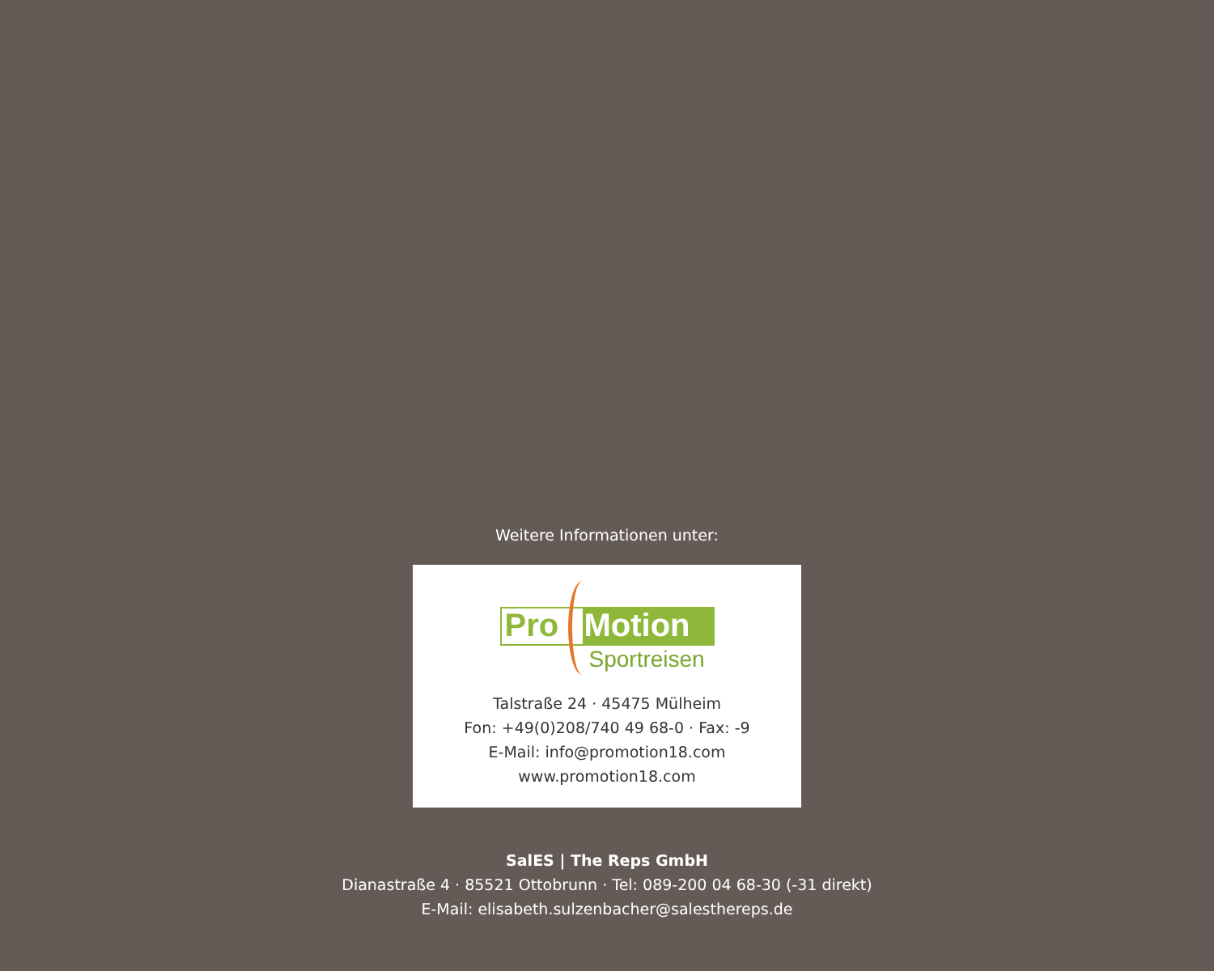Weitere Informationen unter:
Pro Motion
Sportreisen
Talstraße 24 · 45475 Mülheim
Fon: +49(0)208/740 49 68-0 · Fax: -9
E-Mail: info@promotion18.com
www.promotion18.com
SalES | The Reps GmbH
Dianastraße 4 · 85521 Ottobrunn · Tel: 089-200 04 68-30 (-31 direkt)
E-Mail: elisabeth.sulzenbacher@salesthereps.de